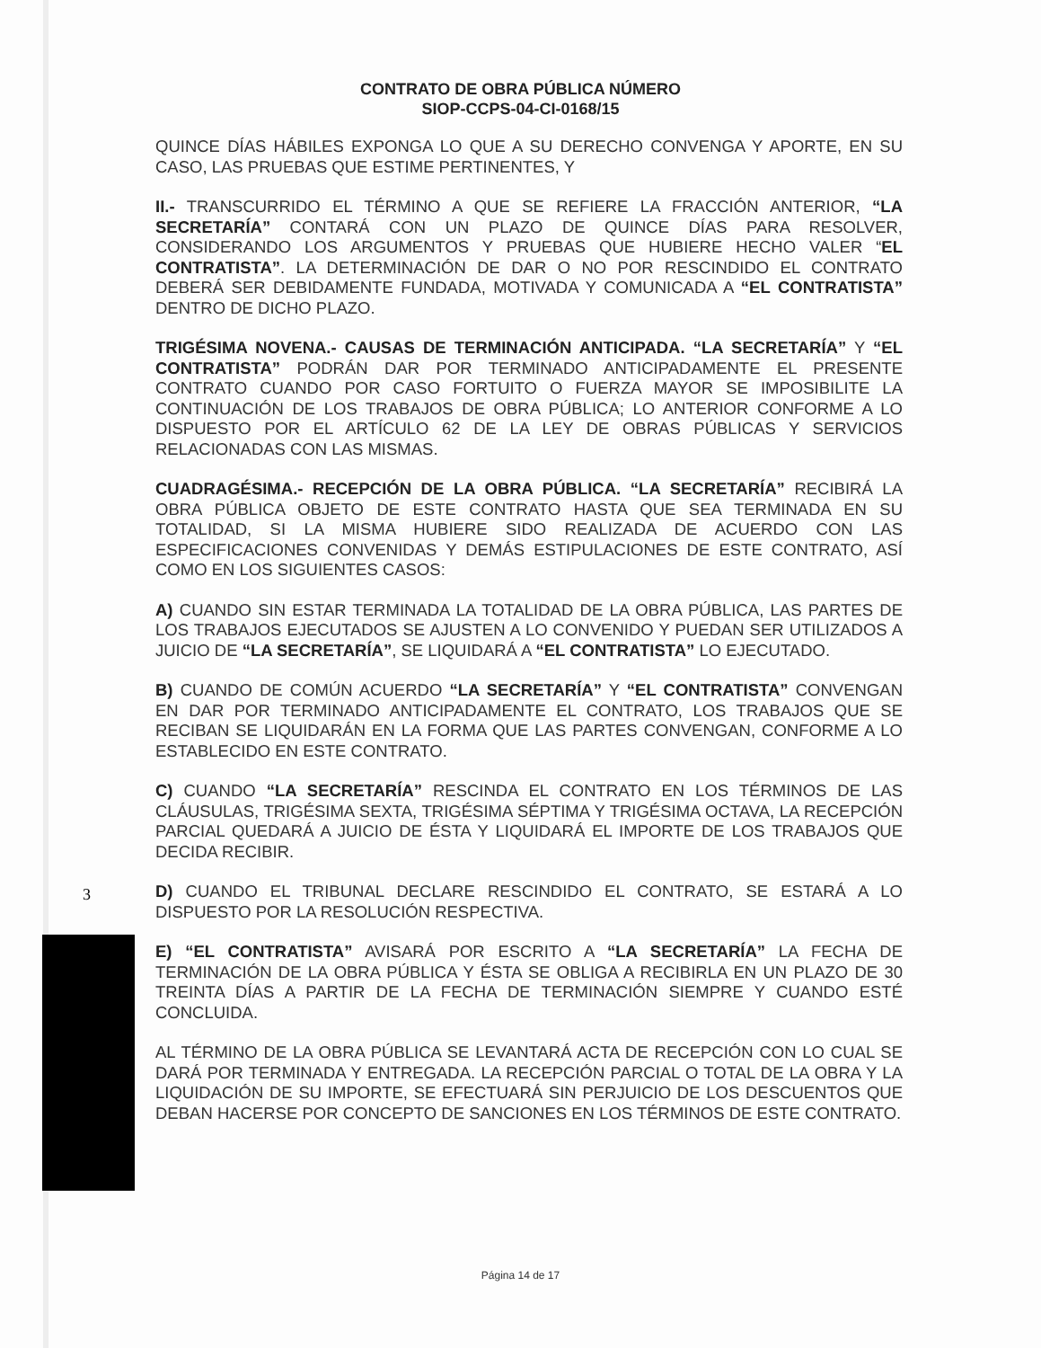CONTRATO DE OBRA PÚBLICA NÚMERO
SIOP-CCPS-04-CI-0168/15
QUINCE DÍAS HÁBILES EXPONGA LO QUE A SU DERECHO CONVENGA Y APORTE, EN SU CASO, LAS PRUEBAS QUE ESTIME PERTINENTES, Y
II.- TRANSCURRIDO EL TÉRMINO A QUE SE REFIERE LA FRACCIÓN ANTERIOR, “LA SECRETARÍA” CONTARÁ CON UN PLAZO DE QUINCE DÍAS PARA RESOLVER, CONSIDERANDO LOS ARGUMENTOS Y PRUEBAS QUE HUBIERE HECHO VALER “EL CONTRATISTA”. LA DETERMINACIÓN DE DAR O NO POR RESCINDIDO EL CONTRATO DEBERÁ SER DEBIDAMENTE FUNDADA, MOTIVADA Y COMUNICADA A “EL CONTRATISTA” DENTRO DE DICHO PLAZO.
TRIGÉSIMA NOVENA.- CAUSAS DE TERMINACIÓN ANTICIPADA. “LA SECRETARÍA” Y “EL CONTRATISTA” PODRÁN DAR POR TERMINADO ANTICIPADAMENTE EL PRESENTE CONTRATO CUANDO POR CASO FORTUITO O FUERZA MAYOR SE IMPOSIBILITE LA CONTINUACIÓN DE LOS TRABAJOS DE OBRA PÚBLICA; LO ANTERIOR CONFORME A LO DISPUESTO POR EL ARTÍCULO 62 DE LA LEY DE OBRAS PÚBLICAS Y SERVICIOS RELACIONADAS CON LAS MISMAS.
CUADRAGÉSIMA.- RECEPCIÓN DE LA OBRA PÚBLICA. “LA SECRETARÍA” RECIBIRÁ LA OBRA PÚBLICA OBJETO DE ESTE CONTRATO HASTA QUE SEA TERMINADA EN SU TOTALIDAD, SI LA MISMA HUBIERE SIDO REALIZADA DE ACUERDO CON LAS ESPECIFICACIONES CONVENIDAS Y DEMÁS ESTIPULACIONES DE ESTE CONTRATO, ASÍ COMO EN LOS SIGUIENTES CASOS:
A) CUANDO SIN ESTAR TERMINADA LA TOTALIDAD DE LA OBRA PÚBLICA, LAS PARTES DE LOS TRABAJOS EJECUTADOS SE AJUSTEN A LO CONVENIDO Y PUEDAN SER UTILIZADOS A JUICIO DE “LA SECRETARÍA”, SE LIQUIDARÁ A “EL CONTRATISTA” LO EJECUTADO.
B) CUANDO DE COMÚN ACUERDO “LA SECRETARÍA” Y “EL CONTRATISTA” CONVENGAN EN DAR POR TERMINADO ANTICIPADAMENTE EL CONTRATO, LOS TRABAJOS QUE SE RECIBAN SE LIQUIDARÁN EN LA FORMA QUE LAS PARTES CONVENGAN, CONFORME A LO ESTABLECIDO EN ESTE CONTRATO.
C) CUANDO “LA SECRETARÍA” RESCINDA EL CONTRATO EN LOS TÉRMINOS DE LAS CLÁUSULAS, TRIGÉSIMA SEXTA, TRIGÉSIMA SÉPTIMA Y TRIGÉSIMA OCTAVA, LA RECEPCIÓN PARCIAL QUEDARÁ A JUICIO DE ÉSTA Y LIQUIDARÁ EL IMPORTE DE LOS TRABAJOS QUE DECIDA RECIBIR.
D) CUANDO EL TRIBUNAL DECLARE RESCINDIDO EL CONTRATO, SE ESTARÁ A LO DISPUESTO POR LA RESOLUCIÓN RESPECTIVA.
E) “EL CONTRATISTA” AVISARÁ POR ESCRITO A “LA SECRETARÍA” LA FECHA DE TERMINACIÓN DE LA OBRA PÚBLICA Y ÉSTA SE OBLIGA A RECIBIRLA EN UN PLAZO DE 30 TREINTA DÍAS A PARTIR DE LA FECHA DE TERMINACIÓN SIEMPRE Y CUANDO ESTÉ CONCLUIDA.
AL TÉRMINO DE LA OBRA PÚBLICA SE LEVANTARÁ ACTA DE RECEPCIÓN CON LO CUAL SE DARÁ POR TERMINADA Y ENTREGADA. LA RECEPCIÓN PARCIAL O TOTAL DE LA OBRA Y LA LIQUIDACIÓN DE SU IMPORTE, SE EFECTUARÁ SIN PERJUICIO DE LOS DESCUENTOS QUE DEBAN HACERSE POR CONCEPTO DE SANCIONES EN LOS TÉRMINOS DE ESTE CONTRATO.
3
Página 14 de 17